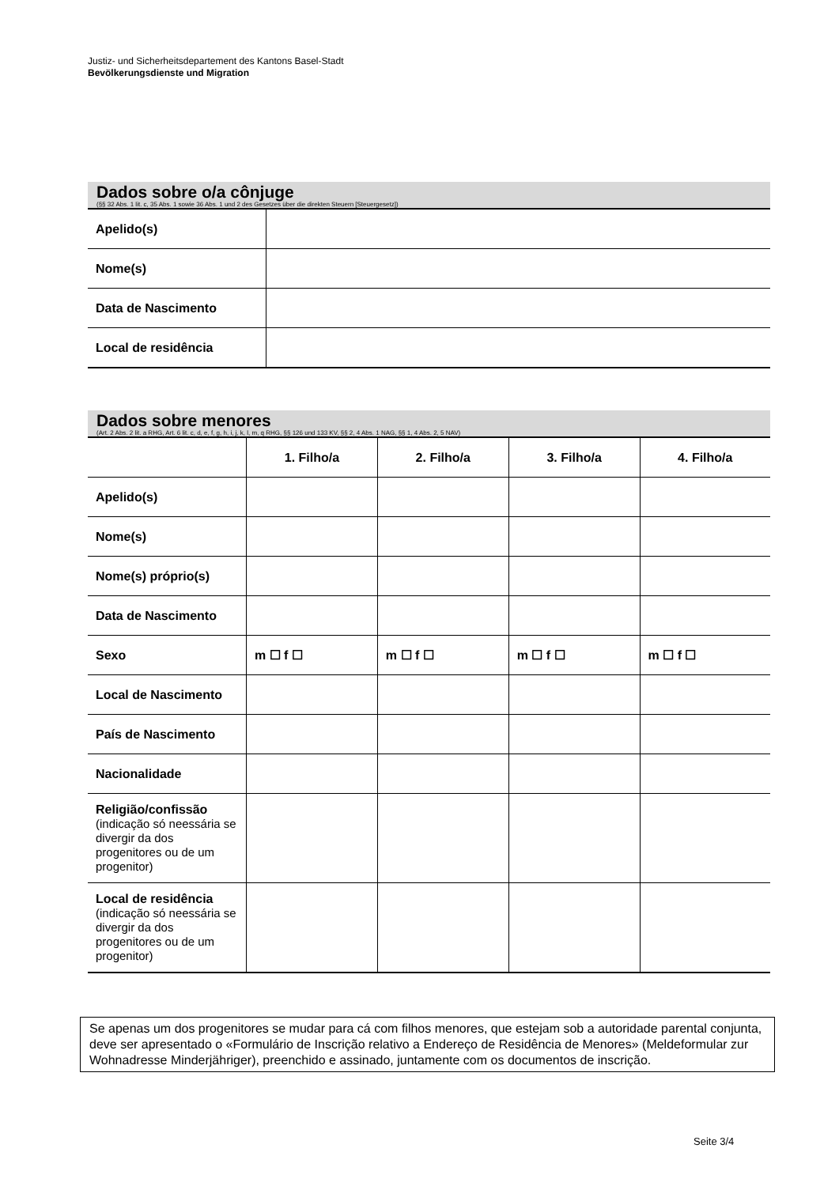Justiz- und Sicherheitsdepartement des Kantons Basel-Stadt
Bevölkerungsdienste und Migration
Dados sobre o/a cônjuge
(§§ 32 Abs. 1 lit. c, 35 Abs. 1 sowie 36 Abs. 1 und 2 des Gesetzes über die direkten Steuern [Steuergesetz])
| Apelido(s) | |
| Nome(s) | |
| Data de Nascimento | |
| Local de residência | |
Dados sobre menores
(Art. 2 Abs. 2 lit. a RHG, Art. 6 lit. c, d, e, f, g, h, i, j, k, l, m, q RHG, §§ 126 und 133 KV, §§ 2, 4 Abs. 1 NAG, §§ 1, 4 Abs. 2, 5 NAV)
| | 1. Filho/a | 2. Filho/a | 3. Filho/a | 4. Filho/a |
| Apelido(s) | | | | |
| Nome(s) | | | | |
| Nome(s) próprio(s) | | | | |
| Data de Nascimento | | | | |
| Sexo | m ☐ f ☐ | m ☐ f ☐ | m ☐ f ☐ | m ☐ f ☐ |
| Local de Nascimento | | | | |
| País de Nascimento | | | | |
| Nacionalidade | | | | |
| Religião/confissão (indicação só neessária se divergir da dos progenitores ou de um progenitor) | | | | |
| Local de residência (indicação só neessária se divergir da dos progenitores ou de um progenitor) | | | | |
Se apenas um dos progenitores se mudar para cá com filhos menores, que estejam sob a autoridade parental conjunta, deve ser apresentado o «Formulário de Inscrição relativo a Endereço de Residência de Menores» (Meldeformular zur Wohnadresse Minderjähriger), preenchido e assinado, juntamente com os documentos de inscrição.
Seite 3/4